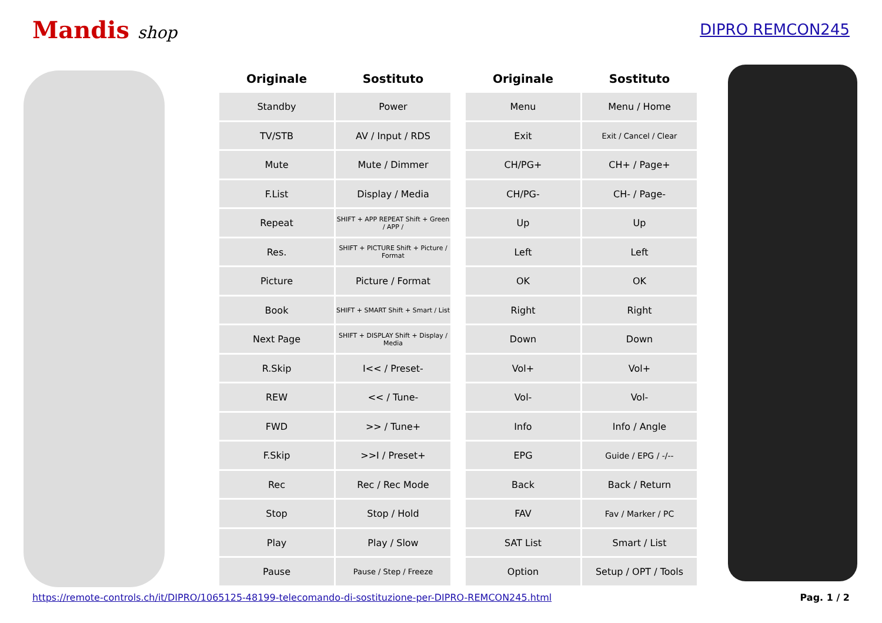Mandis shop DIPRO REMCON245
| Originale | Sostituto |
| --- | --- |
| Standby | Power |
| TV/STB | AV / Input / RDS |
| Mute | Mute / Dimmer |
| F.List | Display / Media |
| Repeat | SHIFT + APP REPEAT Shift + Green / APP / |
| Res. | SHIFT + PICTURE Shift + Picture / Format |
| Picture | Picture / Format |
| Book | SHIFT + SMART Shift + Smart / List |
| Next Page | SHIFT + DISPLAY Shift + Display / Media |
| R.Skip | I<< / Preset- |
| REW | << / Tune- |
| FWD | >> / Tune+ |
| F.Skip | >>I / Preset+ |
| Rec | Rec / Rec Mode |
| Stop | Stop / Hold |
| Play | Play / Slow |
| Pause | Pause / Step / Freeze |
| Originale | Sostituto |
| --- | --- |
| Menu | Menu / Home |
| Exit | Exit / Cancel / Clear |
| CH/PG+ | CH+ / Page+ |
| CH/PG- | CH- / Page- |
| Up | Up |
| Left | Left |
| OK | OK |
| Right | Right |
| Down | Down |
| Vol+ | Vol+ |
| Vol- | Vol- |
| Info | Info / Angle |
| EPG | Guide / EPG / -/-- |
| Back | Back / Return |
| FAV | Fav / Marker / PC |
| SAT List | Smart / List |
| Option | Setup / OPT / Tools |
https://remote-controls.ch/it/DIPRO/1065125-48199-telecomando-di-sostituzione-per-DIPRO-REMCON245.html Pag. 1 / 2